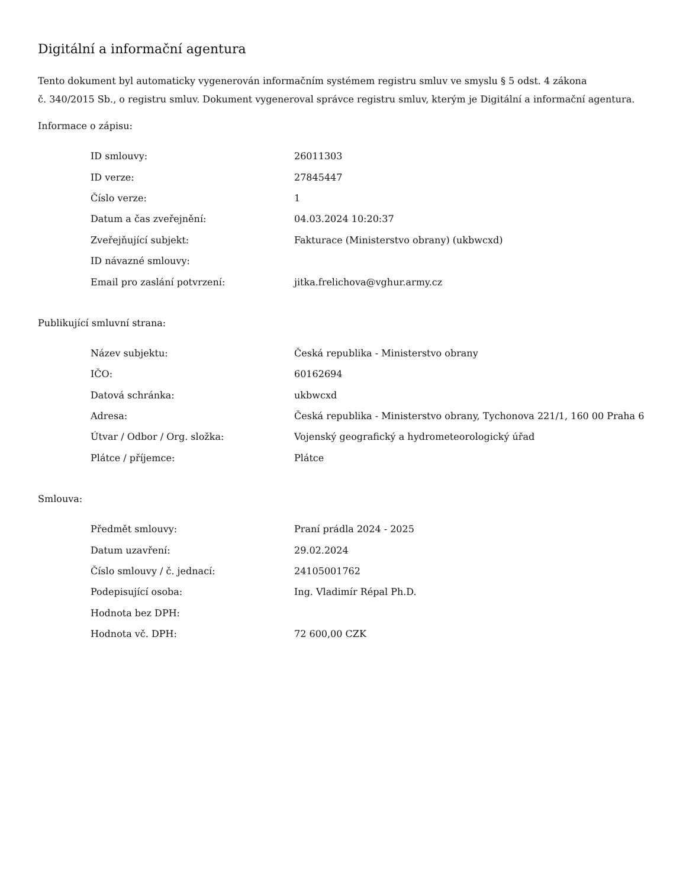Digitální a informační agentura
Tento dokument byl automaticky vygenerován informačním systémem registru smluv ve smyslu § 5 odst. 4 zákona
č. 340/2015 Sb., o registru smluv. Dokument vygeneroval správce registru smluv, kterým je Digitální a informační agentura.
Informace o zápisu:
| ID smlouvy: | 26011303 |
| ID verze: | 27845447 |
| Číslo verze: | 1 |
| Datum a čas zveřejnění: | 04.03.2024 10:20:37 |
| Zveřejňující subjekt: | Fakturace (Ministerstvo obrany) (ukbwcxd) |
| ID návazné smlouvy: | |
| Email pro zaslání potvrzení: | jitka.frelichova@vghur.army.cz |
Publikující smluvní strana:
| Název subjektu: | Česká republika - Ministerstvo obrany |
| IČO: | 60162694 |
| Datová schránka: | ukbwcxd |
| Adresa: | Česká republika - Ministerstvo obrany, Tychonova 221/1, 160 00 Praha 6 |
| Útvar / Odbor / Org. složka: | Vojenský geografický a hydrometeorologický úřad |
| Plátce / příjemce: | Plátce |
Smlouva:
| Předmět smlouvy: | Praní prádla 2024 - 2025 |
| Datum uzavření: | 29.02.2024 |
| Číslo smlouvy / č. jednací: | 24105001762 |
| Podepisující osoba: | Ing. Vladimír Répal Ph.D. |
| Hodnota bez DPH: | |
| Hodnota vč. DPH: | 72 600,00 CZK |